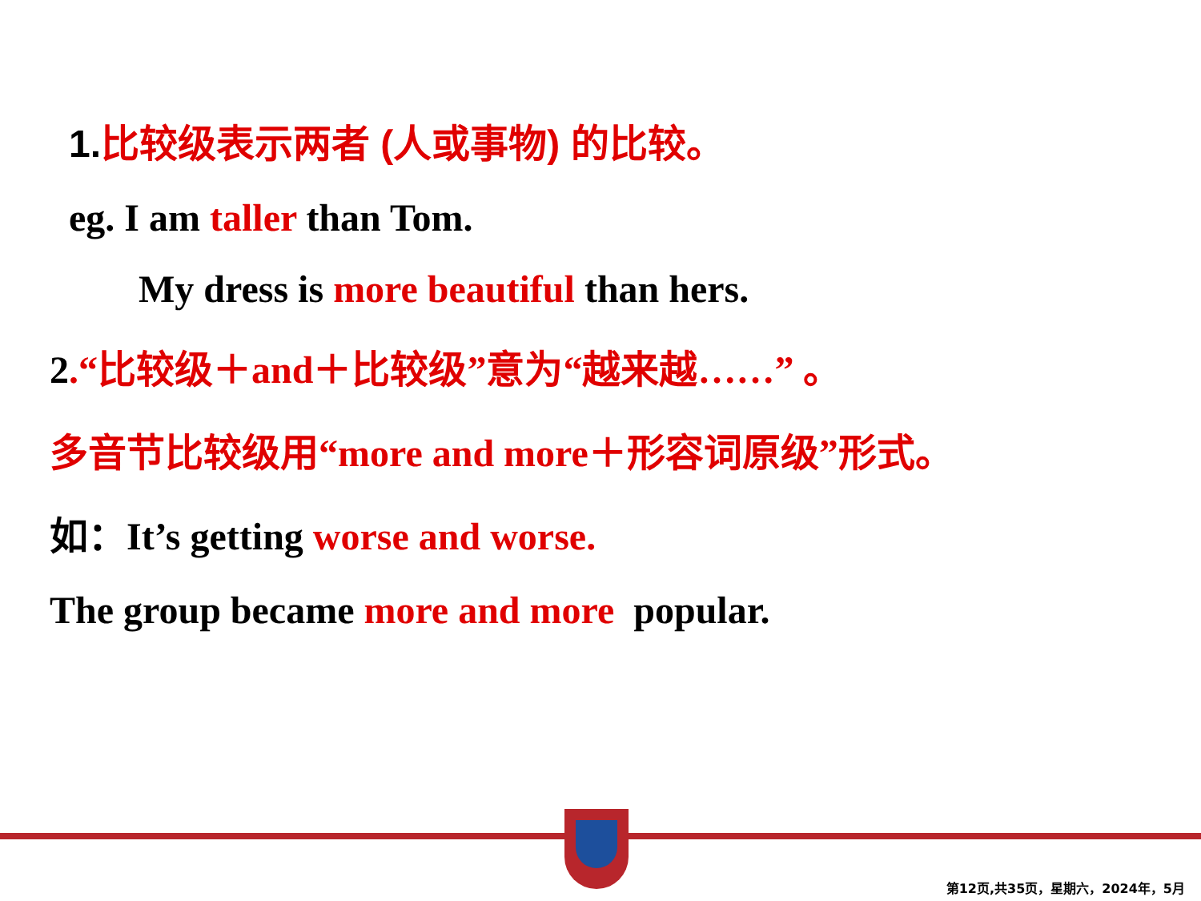1.比较级表示两者 (人或事物) 的比较。
eg. I am taller than Tom.
My dress is more beautiful than hers.
2.“比较级＋and＋比较级”意为“越来越……” 。
多音节比较级用“more and more＋形容词原级”形式。
如：It’s getting worse and worse.
The group became more and more popular.
第12页,共35页，星期六，2024年，5月